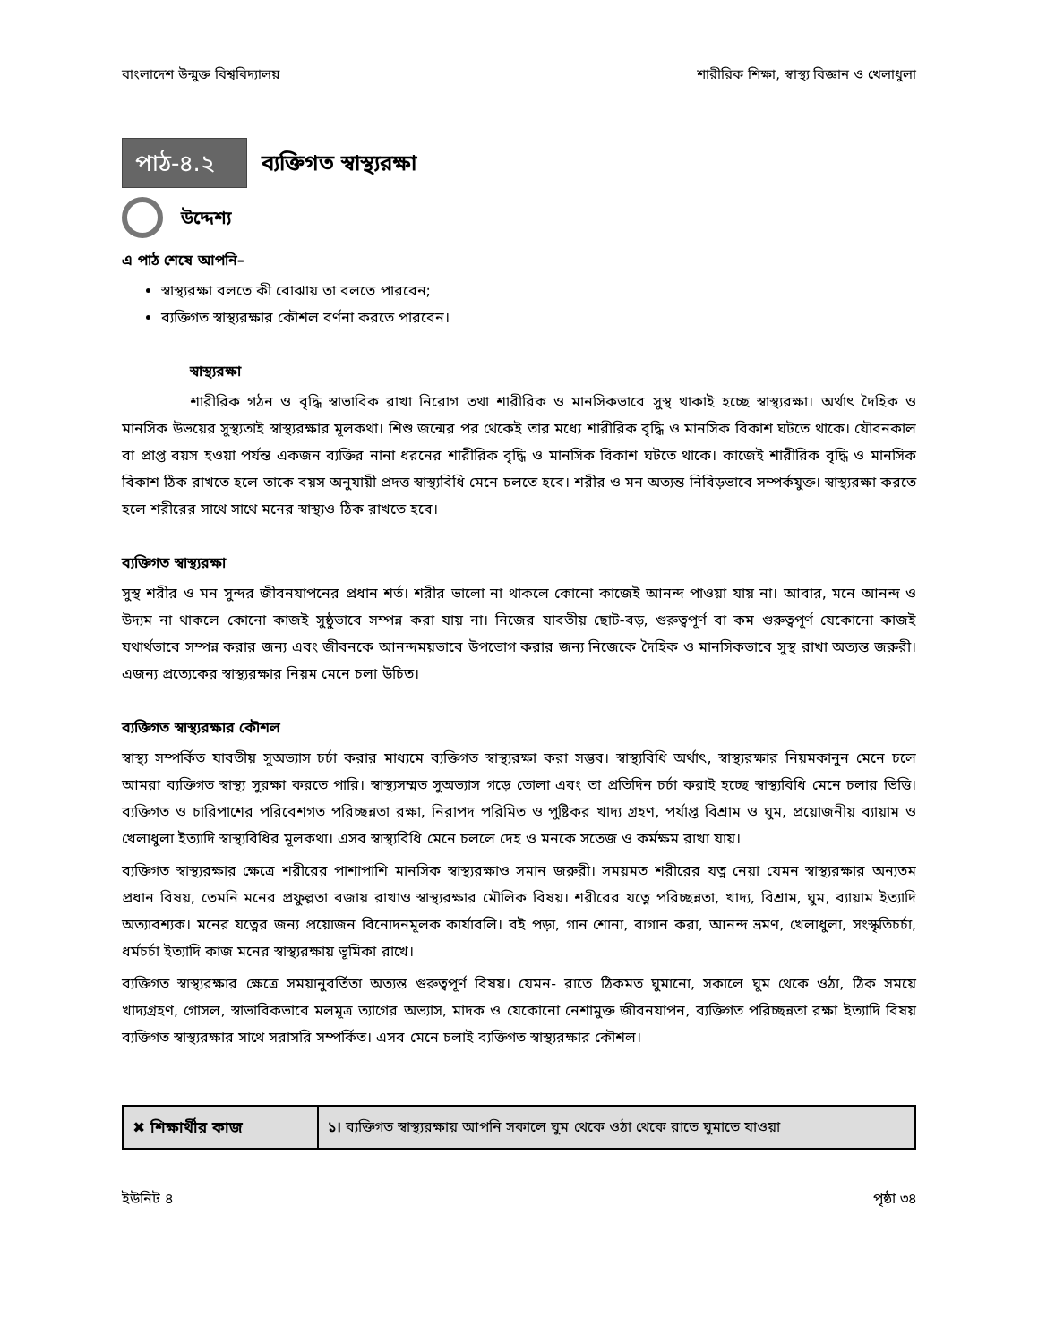বাংলাদেশ উন্মুক্ত বিশ্ববিদ্যালয় শারীরিক শিক্ষা, স্বাস্থ্য বিজ্ঞান ও খেলাধুলা
পাঠ-৪.২
ব্যক্তিগত স্বাস্থ্যরক্ষা
উদ্দেশ্য
এ পাঠ শেষে আপনি–
স্বাস্থ্যরক্ষা বলতে কী বোঝায় তা বলতে পারবেন;
ব্যক্তিগত স্বাস্থ্যরক্ষার কৌশল বর্ণনা করতে পারবেন।
স্বাস্থ্যরক্ষা
শারীরিক গঠন ও বৃদ্ধি স্বাভাবিক রাখা নিরোগ তথা শারীরিক ও মানসিকভাবে সুস্থ থাকাই হচ্ছে স্বাস্থ্যরক্ষা। অর্থাৎ দৈহিক ও মানসিক উভয়ের সুস্থ্যতাই স্বাস্থ্যরক্ষার মূলকথা। শিশু জন্মের পর থেকেই তার মধ্যে শারীরিক বৃদ্ধি ও মানসিক বিকাশ ঘটতে থাকে। যৌবনকাল বা প্রাপ্ত বয়স হওয়া পর্যন্ত একজন ব্যক্তির নানা ধরনের শারীরিক বৃদ্ধি ও মানসিক বিকাশ ঘটতে থাকে। কাজেই শারীরিক বৃদ্ধি ও মানসিক বিকাশ ঠিক রাখতে হলে তাকে বয়স অনুযায়ী প্রদত্ত স্বাস্থ্যবিধি মেনে চলতে হবে। শরীর ও মন অত্যন্ত নিবিড়ভাবে সম্পর্কযুক্ত। স্বাস্থ্যরক্ষা করতে হলে শরীরের সাথে সাথে মনের স্বাস্থ্যও ঠিক রাখতে হবে।
ব্যক্তিগত স্বাস্থ্যরক্ষা
সুস্থ শরীর ও মন সুন্দর জীবনযাপনের প্রধান শর্ত। শরীর ভালো না থাকলে কোনো কাজেই আনন্দ পাওয়া যায় না। আবার, মনে আনন্দ ও উদ্যম না থাকলে কোনো কাজই সুষ্ঠুভাবে সম্পন্ন করা যায় না। নিজের যাবতীয় ছোট-বড়, গুরুত্বপূর্ণ বা কম গুরুত্বপূর্ণ যেকোনো কাজই যথার্থভাবে সম্পন্ন করার জন্য এবং জীবনকে আনন্দময়ভাবে উপভোগ করার জন্য নিজেকে দৈহিক ও মানসিকভাবে সুস্থ রাখা অত্যন্ত জরুরী। এজন্য প্রত্যেকের স্বাস্থ্যরক্ষার নিয়ম মেনে চলা উচিত।
ব্যক্তিগত স্বাস্থ্যরক্ষার কৌশল
স্বাস্থ্য সম্পর্কিত যাবতীয় সুঅভ্যাস চর্চা করার মাধ্যমে ব্যক্তিগত স্বাস্থ্যরক্ষা করা সম্ভব। স্বাস্থ্যবিধি অর্থাৎ, স্বাস্থ্যরক্ষার নিয়মকানুন মেনে চলে আমরা ব্যক্তিগত স্বাস্থ্য সুরক্ষা করতে পারি। স্বাস্থ্যসম্মত সুঅভ্যাস গড়ে তোলা এবং তা প্রতিদিন চর্চা করাই হচ্ছে স্বাস্থ্যবিধি মেনে চলার ভিত্তি। ব্যক্তিগত ও চারিপাশের পরিবেশগত পরিচ্ছন্নতা রক্ষা, নিরাপদ পরিমিত ও পুষ্টিকর খাদ্য গ্রহণ, পর্যাপ্ত বিশ্রাম ও ঘুম, প্রয়োজনীয় ব্যায়াম ও খেলাধুলা ইত্যাদি স্বাস্থ্যবিধির মূলকথা। এসব স্বাস্থ্যবিধি মেনে চললে দেহ ও মনকে সতেজ ও কর্মক্ষম রাখা যায়।
ব্যক্তিগত স্বাস্থ্যরক্ষার ক্ষেত্রে শরীরের পাশাপাশি মানসিক স্বাস্থ্যরক্ষাও সমান জরুরী। সময়মত শরীরের যত্ন নেয়া যেমন স্বাস্থ্যরক্ষার অন্যতম প্রধান বিষয়, তেমনি মনের প্রফুল্লতা বজায় রাখাও স্বাস্থ্যরক্ষার মৌলিক বিষয়। শরীরের যত্নে পরিচ্ছন্নতা, খাদ্য, বিশ্রাম, ঘুম, ব্যায়াম ইত্যাদি অত্যাবশ্যক। মনের যত্নের জন্য প্রয়োজন বিনোদনমূলক কার্যাবলি। বই পড়া, গান শোনা, বাগান করা, আনন্দ ভ্রমণ, খেলাধুলা, সংস্কৃতিচর্চা, ধর্মচর্চা ইত্যাদি কাজ মনের স্বাস্থ্যরক্ষায় ভূমিকা রাখে।
ব্যক্তিগত স্বাস্থ্যরক্ষার ক্ষেত্রে সময়ানুবর্তিতা অত্যন্ত গুরুত্বপূর্ণ বিষয়। যেমন- রাতে ঠিকমত ঘুমানো, সকালে ঘুম থেকে ওঠা, ঠিক সময়ে খাদ্যগ্রহণ, গোসল, স্বাভাবিকভাবে মলমূত্র ত্যাগের অভ্যাস, মাদক ও যেকোনো নেশামুক্ত জীবনযাপন, ব্যক্তিগত পরিচ্ছন্নতা রক্ষা ইত্যাদি বিষয় ব্যক্তিগত স্বাস্থ্যরক্ষার সাথে সরাসরি সম্পর্কিত। এসব মেনে চলাই ব্যক্তিগত স্বাস্থ্যরক্ষার কৌশল।
✖ শিক্ষার্থীর কাজ ১। ব্যক্তিগত স্বাস্থ্যরক্ষায় আপনি সকালে ঘুম থেকে ওঠা থেকে রাতে ঘুমাতে যাওয়া
ইউনিট ৪ পৃষ্ঠা ৩৪